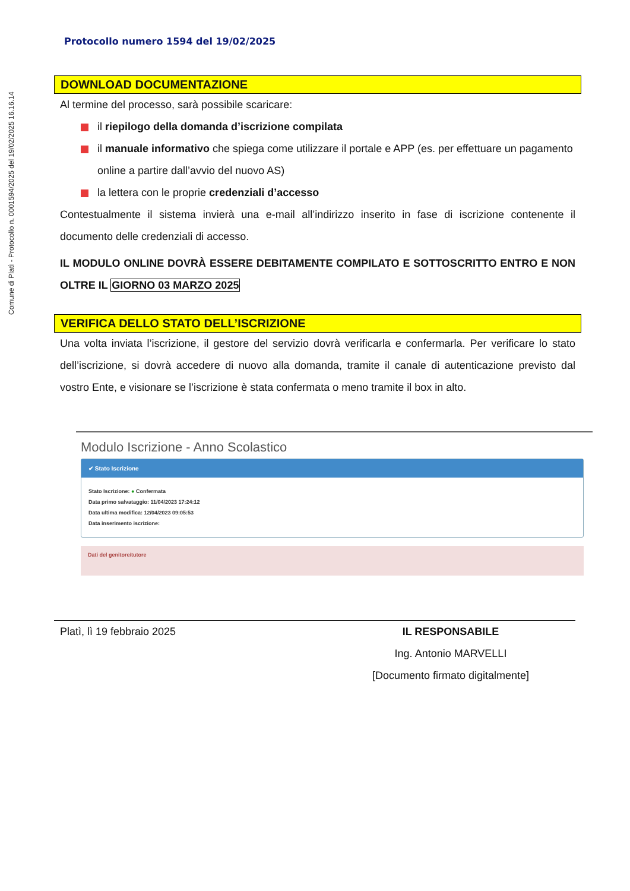Comune di Platì - Protocollo n. 0001594/2025 del 19/02/2025 16.16.14
Protocollo numero 1594 del 19/02/2025
DOWNLOAD DOCUMENTAZIONE
Al termine del processo, sarà possibile scaricare:
il riepilogo della domanda d’iscrizione compilata
il manuale informativo che spiega come utilizzare il portale e APP (es. per effettuare un pagamento online a partire dall’avvio del nuovo AS)
la lettera con le proprie credenziali d’accesso
Contestualmente il sistema invierà una e-mail all’indirizzo inserito in fase di iscrizione contenente il documento delle credenziali di accesso.
IL MODULO ONLINE DOVRÀ ESSERE DEBITAMENTE COMPILATO E SOTTOSCRITTO ENTRO E NON OLTRE IL GIORNO 03 MARZO 2025
VERIFICA DELLO STATO DELL’ISCRIZIONE
Una volta inviata l’iscrizione, il gestore del servizio dovrà verificarla e confermarla. Per verificare lo stato dell’iscrizione, si dovrà accedere di nuovo alla domanda, tramite il canale di autenticazione previsto dal vostro Ente, e visionare se l’iscrizione è stata confermata o meno tramite il box in alto.
Modulo Iscrizione - Anno Scolastico
✔ Stato Iscrizione
Stato Iscrizione: ● Confermata
Data primo salvataggio: 11/04/2023 17:24:12
Data ultima modifica: 12/04/2023 09:05:53
Data inserimento iscrizione:
Dati del genitore/tutore
Platì, lì 19 febbraio 2025 IL RESPONSABILE
Ing. Antonio MARVELLI
[Documento firmato digitalmente]